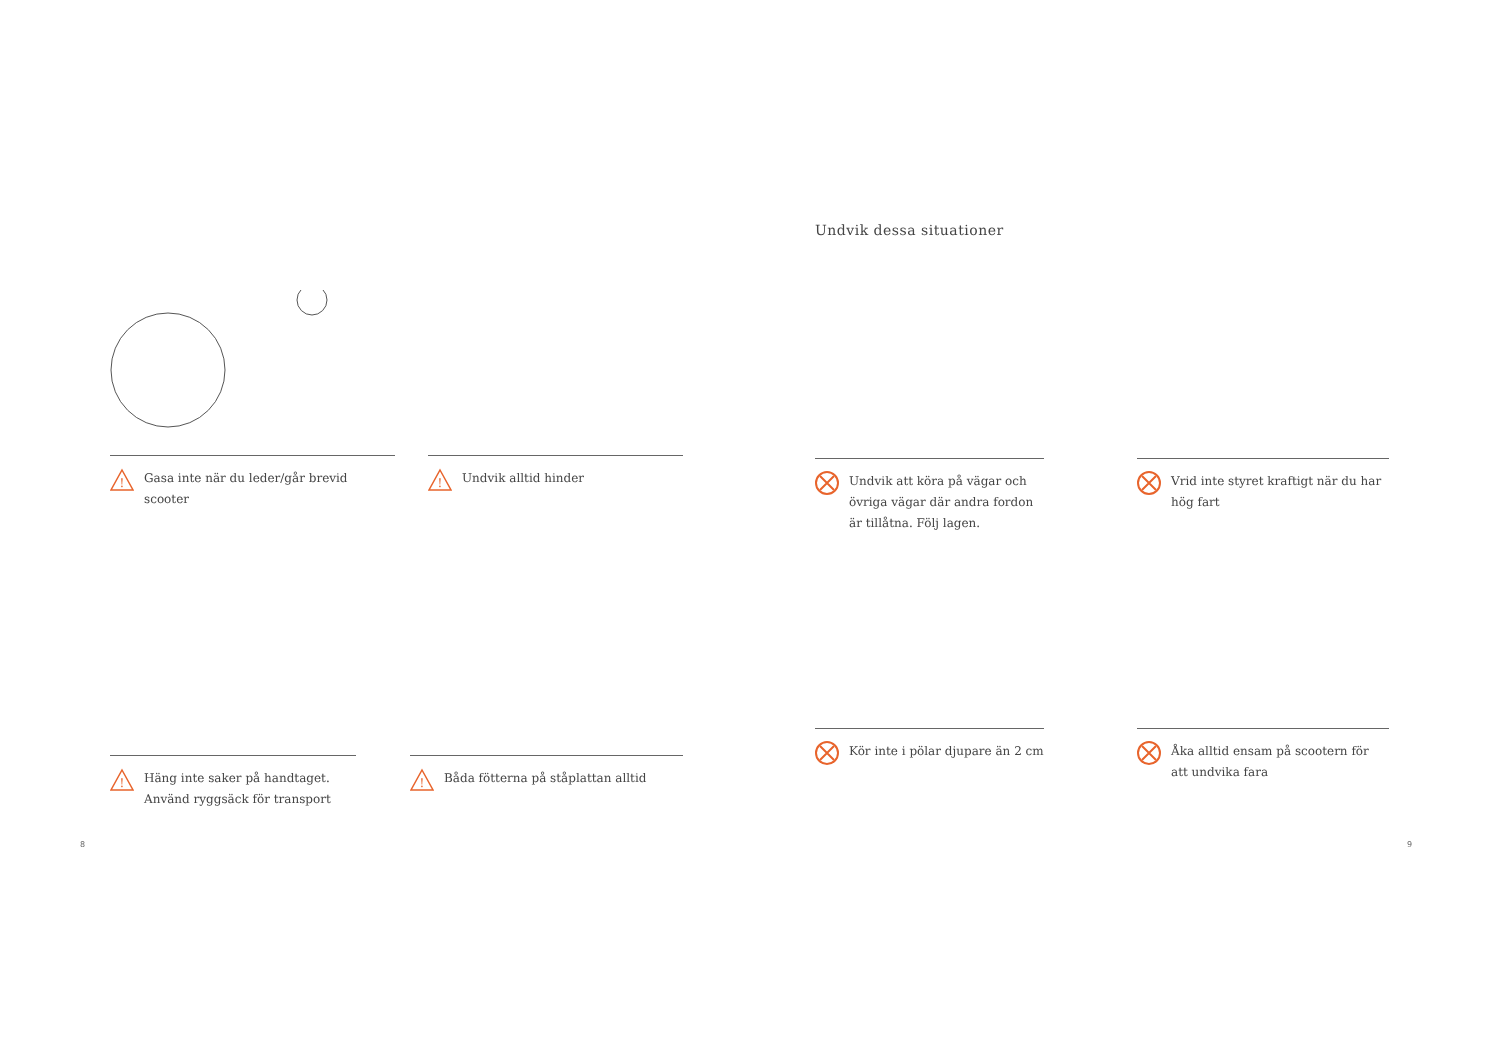!
Gasa inte när du leder/går brevid scooter
!
Undvik alltid hinder
!
Häng inte saker på handtaget.
Använd ryggsäck för transport
!
Båda fötterna på ståplattan alltid
8
Undvik dessa situationer
Undvik att köra på vägar och övriga vägar där andra fordon är tillåtna. Följ lagen.
Vrid inte styret kraftigt när du har hög fart
Kör inte i pölar djupare än 2 cm
Åka alltid ensam på scootern för att undvika fara
9